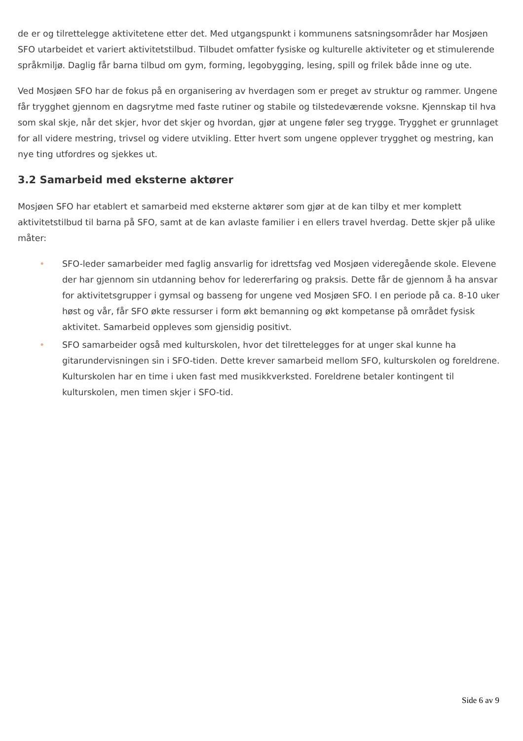de er og tilrettelegge aktivitetene etter det. Med utgangspunkt i kommunens satsningsområder har Mosjøen SFO utarbeidet et variert aktivitetstilbud. Tilbudet omfatter fysiske og kulturelle aktiviteter og et stimulerende språkmiljø. Daglig får barna tilbud om gym, forming, legobygging, lesing, spill og frilek både inne og ute.
Ved Mosjøen SFO har de fokus på en organisering av hverdagen som er preget av struktur og rammer. Ungene får trygghet gjennom en dagsrytme med faste rutiner og stabile og tilstedeværende voksne. Kjennskap til hva som skal skje, når det skjer, hvor det skjer og hvordan, gjør at ungene føler seg trygge. Trygghet er grunnlaget for all videre mestring, trivsel og videre utvikling. Etter hvert som ungene opplever trygghet og mestring, kan nye ting utfordres og sjekkes ut.
3.2 Samarbeid med eksterne aktører
Mosjøen SFO har etablert et samarbeid med eksterne aktører som gjør at de kan tilby et mer komplett aktivitetstilbud til barna på SFO, samt at de kan avlaste familier i en ellers travel hverdag. Dette skjer på ulike måter:
• SFO-leder samarbeider med faglig ansvarlig for idrettsfag ved Mosjøen videregående skole. Elevene der har gjennom sin utdanning behov for ledererfaring og praksis. Dette får de gjennom å ha ansvar for aktivitetsgrupper i gymsal og basseng for ungene ved Mosjøen SFO. I en periode på ca. 8-10 uker høst og vår, får SFO økte ressurser i form økt bemanning og økt kompetanse på området fysisk aktivitet. Samarbeid oppleves som gjensidig positivt.
• SFO samarbeider også med kulturskolen, hvor det tilrettelegges for at unger skal kunne ha gitarundervisningen sin i SFO-tiden. Dette krever samarbeid mellom SFO, kulturskolen og foreldrene. Kulturskolen har en time i uken fast med musikkverksted. Foreldrene betaler kontingent til kulturskolen, men timen skjer i SFO-tid.
Side 6 av 9